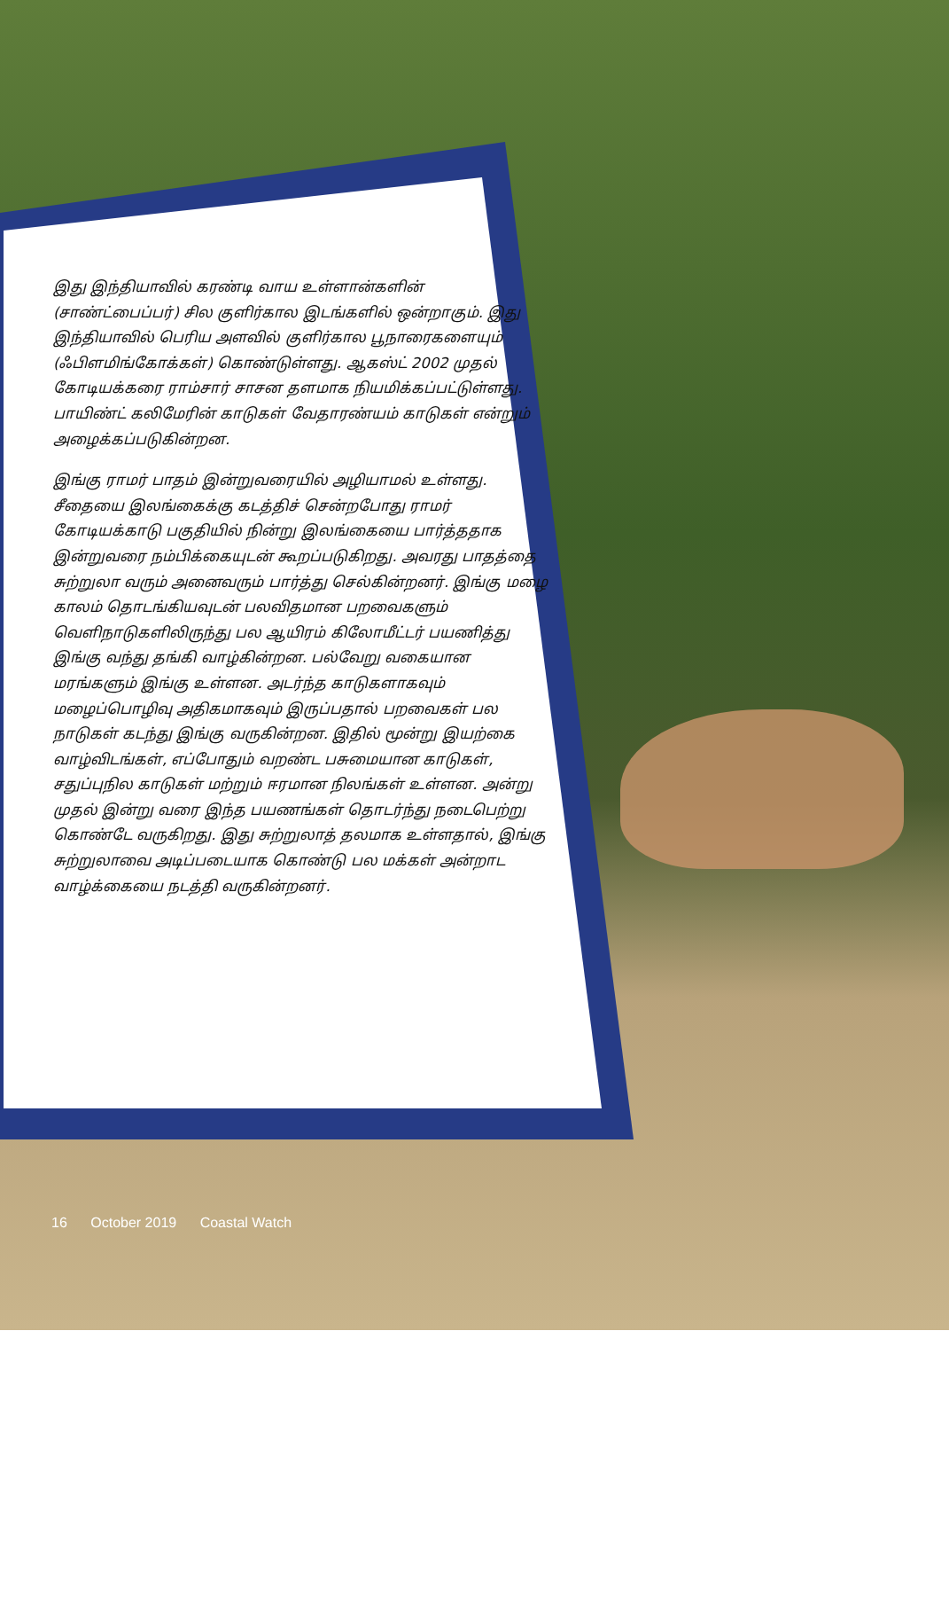இது இந்தியாவில் கரண்டி வாய உள்ளான்களின் (சாண்ட்பைப்பர்) சில குளிர்கால இடங்களில் ஒன்றாகும். இது இந்தியாவில் பெரிய அளவில் குளிர்கால பூநாரைகளையும் (ஃபிளமிங்கோக்கள்) கொண்டுள்ளது. ஆகஸ்ட் 2002 முதல் கோடியக்கரை ராம்சார் சாசன தளமாக நியமிக்கப்பட்டுள்ளது. பாயிண்ட் கலிமேரின் காடுகள் வேதாரண்யம் காடுகள் என்றும் அழைக்கப்படுகின்றன.
இங்கு ராமர் பாதம் இன்றுவரையில் அழியாமல் உள்ளது. சீதையை இலங்கைக்கு கடத்திச் சென்றபோது ராமர் கோடியக்காடு பகுதியில் நின்று இலங்கையை பார்த்ததாக இன்றுவரை நம்பிக்கையுடன் கூறப்படுகிறது. அவரது பாதத்தை சுற்றுலா வரும் அனைவரும் பார்த்து செல்கின்றனர். இங்கு மழை காலம் தொடங்கியவுடன் பலவிதமான பறவைகளும் வெளிநாடுகளிலிருந்து பல ஆயிரம் கிலோமீட்டர் பயணித்து இங்கு வந்து தங்கி வாழ்கின்றன. பல்வேறு வகையான மரங்களும் இங்கு உள்ளன. அடர்ந்த காடுகளாகவும் மழைப்பொழிவு அதிகமாகவும் இருப்பதால் பறவைகள் பல நாடுகள் கடந்து இங்கு வருகின்றன. இதில் மூன்று இயற்கை வாழ்விடங்கள், எப்போதும் வறண்ட பசுமையான காடுகள், சதுப்புநில காடுகள் மற்றும் ஈரமான நிலங்கள் உள்ளன. அன்று முதல் இன்று வரை இந்த பயணங்கள் தொடர்ந்து நடைபெற்று கொண்டே வருகிறது. இது சுற்றுலாத் தலமாக உள்ளதால், இங்கு சுற்றுலாவை அடிப்படையாக கொண்டு பல மக்கள் அன்றாட வாழ்க்கையை நடத்தி வருகின்றனர்.
16 October 2019 Coastal Watch